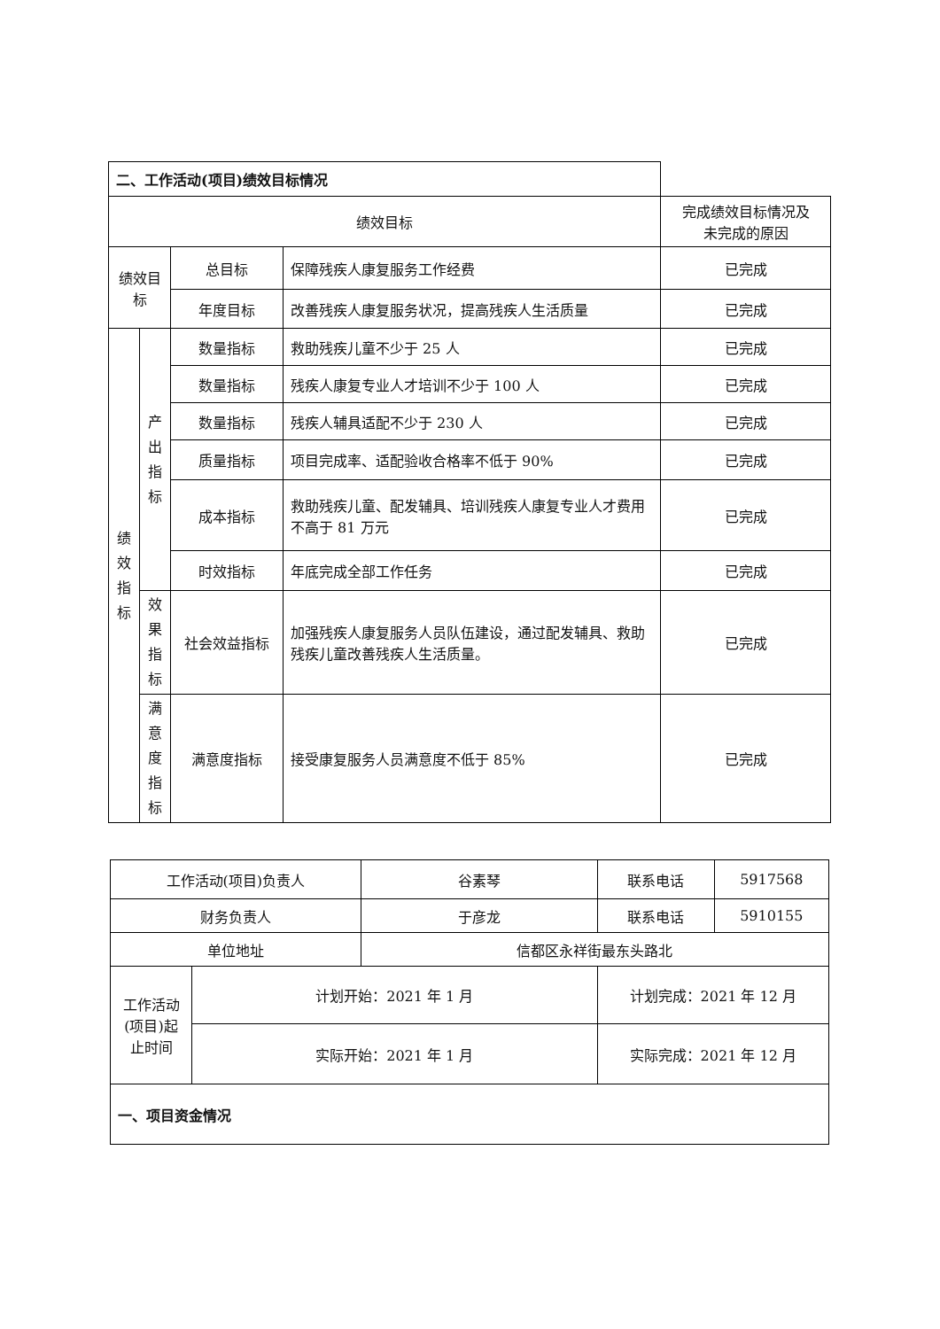| 二、工作活动(项目)绩效目标情况 | | | | |
| 绩效目标 | | | | 完成绩效目标情况及 未完成的原因 |
| 绩效目标 | | 总目标 | 保障残疾人康复服务工作经费 | 已完成 |
| | | 年度目标 | 改善残疾人康复服务状况，提高残疾人生活质量 | 已完成 |
| 绩 效 指 标 | 产 出 指 标 | 数量指标 | 救助残疾儿童不少于 25 人 | 已完成 |
| | | 数量指标 | 残疾人康复专业人才培训不少于 100 人 | 已完成 |
| | | 数量指标 | 残疾人辅具适配不少于 230 人 | 已完成 |
| | | 质量指标 | 项目完成率、适配验收合格率不低于 90% | 已完成 |
| | | 成本指标 | 救助残疾儿童、配发辅具、培训残疾人康复专业人才费用不高于 81 万元 | 已完成 |
| | | 时效指标 | 年底完成全部工作任务 | 已完成 |
| | 效 果 指 标 | 社会效益指标 | 加强残疾人康复服务人员队伍建设，通过配发辅具、救助残疾儿童改善残疾人生活质量。 | 已完成 |
| | 满 意 度 指 标 | 满意度指标 | 接受康复服务人员满意度不低于 85% | 已完成 |
| 工作活动(项目)负责人 | | 谷素琴 | 联系电话 | 5917568 |
| 财务负责人 | | 于彦龙 | 联系电话 | 5910155 |
| 单位地址 | | 信都区永祥街最东头路北 | | |
| 工作活动(项目)起止时间 | 计划开始：2021 年 1 月 | | 计划完成：2021 年 12 月 | |
| | 实际开始：2021 年 1 月 | | 实际完成：2021 年 12 月 | |
| 一、项目资金情况 | | | | |